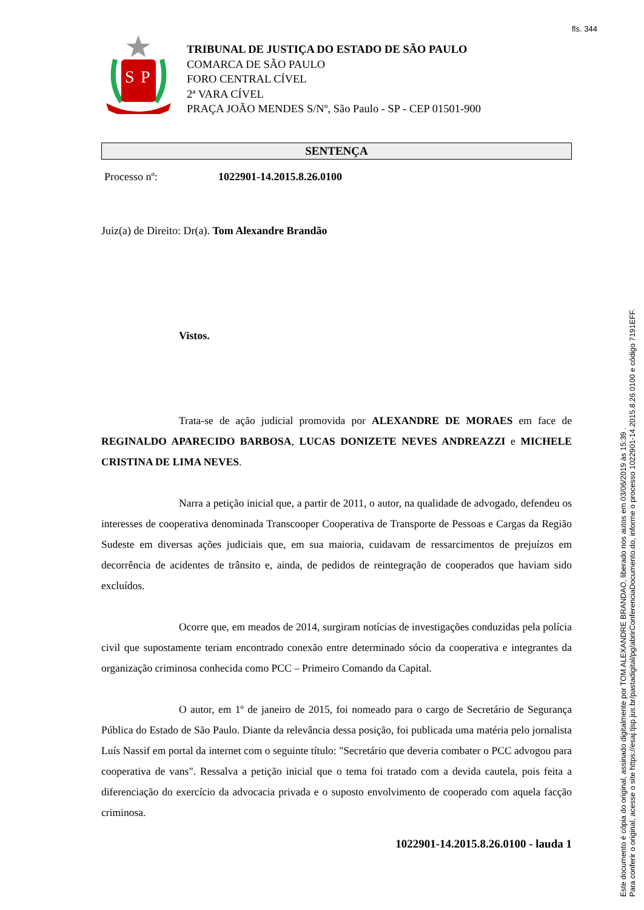fls. 344
S
P
TRIBUNAL DE JUSTIÇA DO ESTADO DE SÃO PAULO
COMARCA DE SÃO PAULO
FORO CENTRAL CÍVEL
2ª VARA CÍVEL
PRAÇA JOÃO MENDES S/Nº, São Paulo - SP - CEP 01501-900
SENTENÇA
Processo nº: 1022901-14.2015.8.26.0100
Juiz(a) de Direito: Dr(a). Tom Alexandre Brandão
Vistos.
Trata-se de ação judicial promovida por ALEXANDRE DE MORAES em face de REGINALDO APARECIDO BARBOSA, LUCAS DONIZETE NEVES ANDREAZZI e MICHELE CRISTINA DE LIMA NEVES.
Narra a petição inicial que, a partir de 2011, o autor, na qualidade de advogado, defendeu os interesses de cooperativa denominada Transcooper Cooperativa de Transporte de Pessoas e Cargas da Região Sudeste em diversas ações judiciais que, em sua maioria, cuidavam de ressarcimentos de prejuízos em decorrência de acidentes de trânsito e, ainda, de pedidos de reintegração de cooperados que haviam sido excluídos.
Ocorre que, em meados de 2014, surgiram notícias de investigações conduzidas pela polícia civil que supostamente teriam encontrado conexão entre determinado sócio da cooperativa e integrantes da organização criminosa conhecida como PCC – Primeiro Comando da Capital.
O autor, em 1º de janeiro de 2015, foi nomeado para o cargo de Secretário de Segurança Pública do Estado de São Paulo. Diante da relevância dessa posição, foi publicada uma matéria pelo jornalista Luís Nassif em portal da internet com o seguinte título: "Secretário que deveria combater o PCC advogou para cooperativa de vans". Ressalva a petição inicial que o tema foi tratado com a devida cautela, pois feita a diferenciação do exercício da advocacia privada e o suposto envolvimento de cooperado com aquela facção criminosa.
1022901-14.2015.8.26.0100 - lauda 1
Este documento é cópia do original, assinado digitalmente por TOM ALEXANDRE BRANDAO, liberado nos autos em 03/06/2019 às 15:39 .
Para conferir o original, acesse o site https://esaj.tjsp.jus.br/pastadigital/pg/abrirConferenciaDocumento.do, informe o processo 1022901-14.2015.8.26.0100 e código 7191EFF.